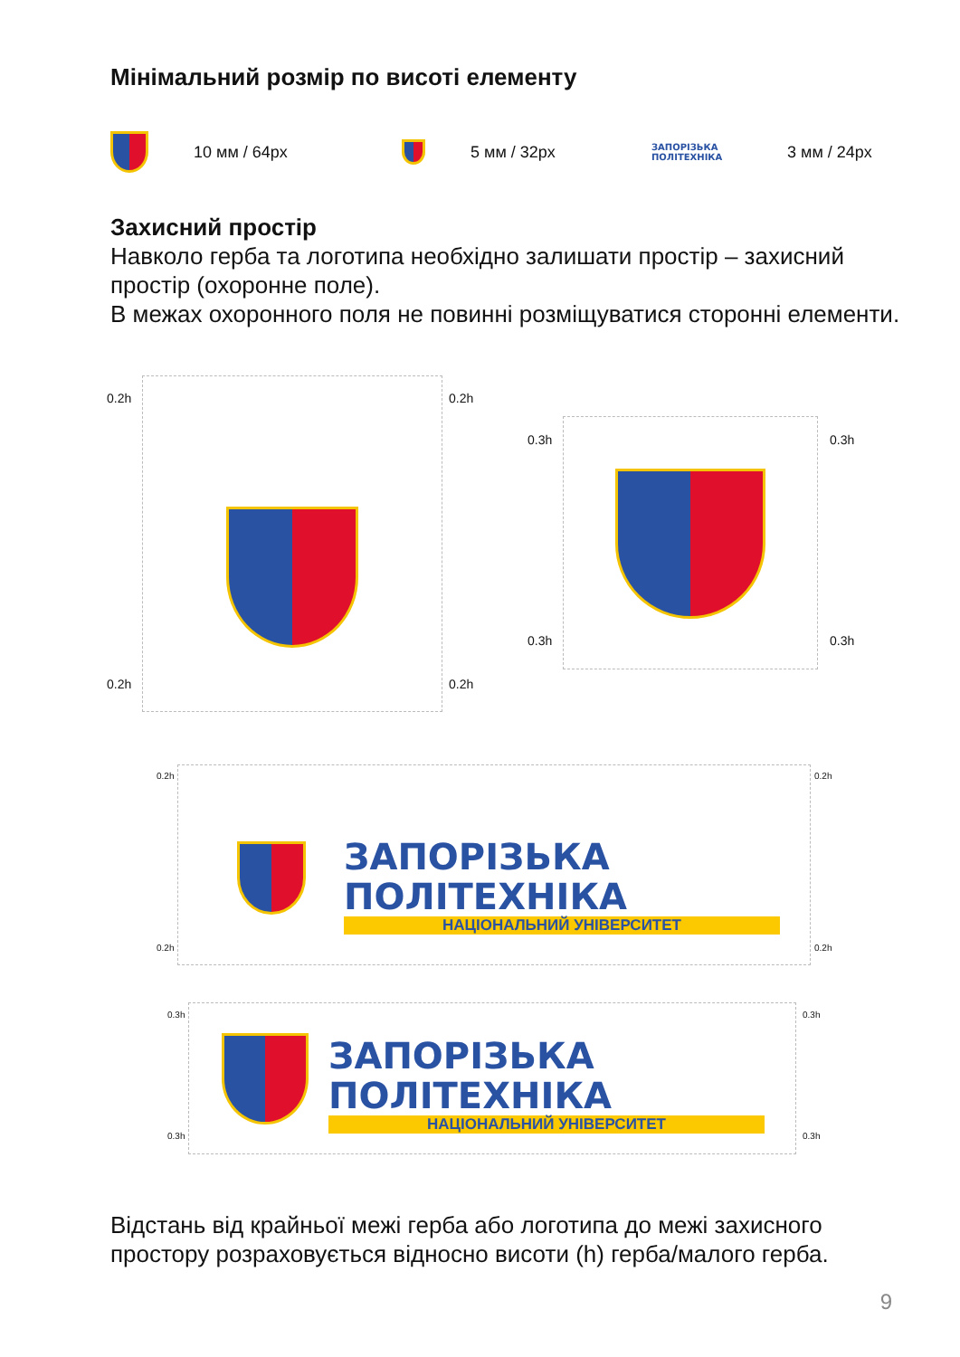Мінімальний розмір по висоті елементу
10 мм / 64px 5 мм / 32px ЗАПОРІЗЬКА ПОЛІТЕХНІКА 3 мм / 24px
Захисний простір
Навколо герба та логотипа необхідно залишати простір – захисний простір (охоронне поле).
В межах охоронного поля не повинні розміщуватися сторонні елементи.
0.2h 0.2h
0.2h 0.2h
0.3h 0.3h
0.3h 0.3h
ЗАПОРІЗЬКА ПОЛІТЕХНІКА
НАЦІОНАЛЬНИЙ УНІВЕРСИТЕТ
0.2h 0.2h
0.2h 0.2h
ЗАПОРІЗЬКА ПОЛІТЕХНІКА
НАЦІОНАЛЬНИЙ УНІВЕРСИТЕТ
0.3h 0.3h
0.3h 0.3h
Відстань від крайньої межі герба або логотипа до межі захисного простору розраховується відносно висоти (h) герба/малого герба.
9